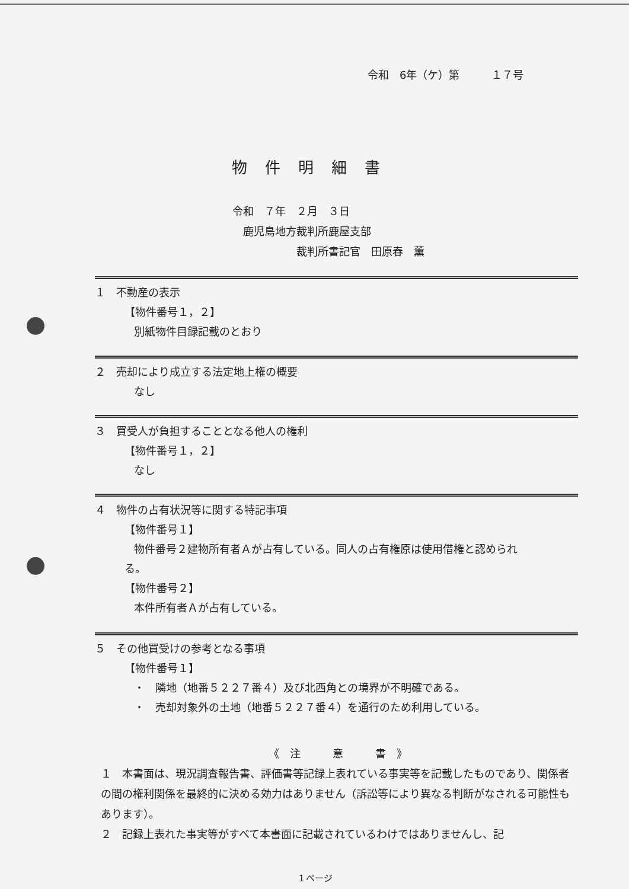令和　6年（ケ）第　　　１７号
物件明細書
令和　７年　２月　３日
　鹿児島地方裁判所鹿屋支部
　　　　　　裁判所書記官　田原春　薫
１　不動産の表示
【物件番号１，２】
別紙物件目録記載のとおり
２　売却により成立する法定地上権の概要
なし
３　買受人が負担することとなる他人の権利
【物件番号１，２】
なし
４　物件の占有状況等に関する特記事項
【物件番号１】
物件番号２建物所有者Ａが占有している。同人の占有権原は使用借権と認められ
る。
【物件番号２】
本件所有者Ａが占有している。
５　その他買受けの参考となる事項
【物件番号１】
・　隣地（地番５２２７番４）及び北西角との境界が不明確である。
・　売却対象外の土地（地番５２２７番４）を通行のため利用している。
《　注　　　意　　　書　》
１　本書面は、現況調査報告書、評価書等記録上表れている事実等を記載したものであり、関係者の間の権利関係を最終的に決める効力はありません（訴訟等により異なる判断がなされる可能性もあります）。
２　記録上表れた事実等がすべて本書面に記載されているわけではありませんし、記
１ページ